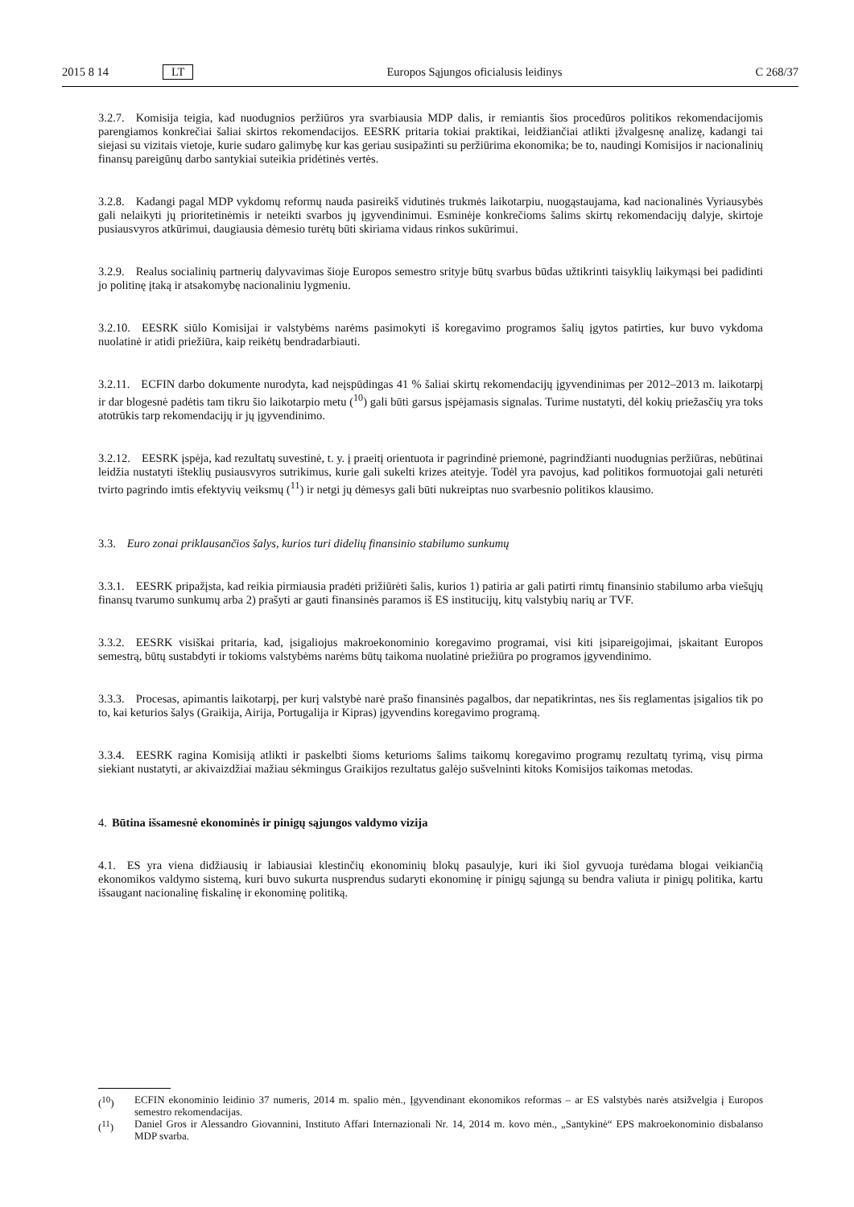2015 8 14 LT Europos Sąjungos oficialusis leidinys C 268/37
3.2.7. Komisija teigia, kad nuodugnios peržiūros yra svarbiausia MDP dalis, ir remiantis šios procedūros politikos rekomendacijomis parengiamos konkrečiai šaliai skirtos rekomendacijos. EESRK pritaria tokiai praktikai, leidžiančiai atlikti įžvalgesnę analizę, kadangi tai siejasi su vizitais vietoje, kurie sudaro galimybę kur kas geriau susipažinti su peržiūrima ekonomika; be to, naudingi Komisijos ir nacionalinių finansų pareigūnų darbo santykiai suteikia pridėtinės vertės.
3.2.8. Kadangi pagal MDP vykdomų reformų nauda pasireikš vidutinės trukmės laikotarpiu, nuogąstaujama, kad nacionalinės Vyriausybės gali nelaikyti jų prioritetinėmis ir neteikti svarbos jų įgyvendinimui. Esminėje konkrečioms šalims skirtų rekomendacijų dalyje, skirtoje pusiausvyros atkūrimui, daugiausia dėmesio turėtų būti skiriama vidaus rinkos sukūrimui.
3.2.9. Realus socialinių partnerių dalyvavimas šioje Europos semestro srityje būtų svarbus būdas užtikrinti taisyklių laikymąsi bei padidinti jo politinę įtaką ir atsakomybę nacionaliniu lygmeniu.
3.2.10. EESRK siūlo Komisijai ir valstybėms narėms pasimokyti iš koregavimo programos šalių įgytos patirties, kur buvo vykdoma nuolatinė ir atidi priežiūra, kaip reikėtų bendradarbiauti.
3.2.11. ECFIN darbo dokumente nurodyta, kad neįspūdingas 41 % šaliai skirtų rekomendacijų įgyvendinimas per 2012–2013 m. laikotarpį ir dar blogesnė padėtis tam tikru šio laikotarpio metu (<sup>10</sup>) gali būti garsus įspėjamasis signalas. Turime nustatyti, dėl kokių priežasčių yra toks atotrūkis tarp rekomendacijų ir jų įgyvendinimo.
3.2.12. EESRK įspėja, kad rezultatų suvestinė, t. y. į praeitį orientuota ir pagrindinė priemonė, pagrindžianti nuodugnias peržiūras, nebūtinai leidžia nustatyti išteklių pusiausvyros sutrikimus, kurie gali sukelti krizes ateityje. Todėl yra pavojus, kad politikos formuotojai gali neturėti tvirto pagrindo imtis efektyvių veiksmų (<sup>11</sup>) ir netgi jų dėmesys gali būti nukreiptas nuo svarbesnio politikos klausimo.
3.3. Euro zonai priklausančios šalys, kurios turi didelių finansinio stabilumo sunkumų
3.3.1. EESRK pripažįsta, kad reikia pirmiausia pradėti prižiūrėti šalis, kurios 1) patiria ar gali patirti rimtų finansinio stabilumo arba viešųjų finansų tvarumo sunkumų arba 2) prašyti ar gauti finansinės paramos iš ES institucijų, kitų valstybių narių ar TVF.
3.3.2. EESRK visiškai pritaria, kad, įsigaliojus makroekonominio koregavimo programai, visi kiti įsipareigojimai, įskaitant Europos semestrą, būtų sustabdyti ir tokioms valstybėms narėms būtų taikoma nuolatinė priežiūra po programos įgyvendinimo.
3.3.3. Procesas, apimantis laikotarpį, per kurį valstybė narė prašo finansinės pagalbos, dar nepatikrintas, nes šis reglamentas įsigalios tik po to, kai keturios šalys (Graikija, Airija, Portugalija ir Kipras) įgyvendins koregavimo programą.
3.3.4. EESRK ragina Komisiją atlikti ir paskelbti šioms keturioms šalims taikomų koregavimo programų rezultatų tyrimą, visų pirma siekiant nustatyti, ar akivaizdžiai mažiau sėkmingus Graikijos rezultatus galėjo sušvelninti kitoks Komisijos taikomas metodas.
4. Būtina išsamesnė ekonominės ir pinigų sąjungos valdymo vizija
4.1. ES yra viena didžiausių ir labiausiai klestinčių ekonominių blokų pasaulyje, kuri iki šiol gyvuoja turėdama blogai veikiančią ekonomikos valdymo sistemą, kuri buvo sukurta nusprendus sudaryti ekonominę ir pinigų sąjungą su bendra valiuta ir pinigų politika, kartu išsaugant nacionalinę fiskalinę ir ekonominę politiką.
(<sup>10</sup>) ECFIN ekonominio leidinio 37 numeris, 2014 m. spalio mėn., Įgyvendinant ekonomikos reformas – ar ES valstybės narės atsižvelgia į Europos semestro rekomendacijas.
(<sup>11</sup>) Daniel Gros ir Alessandro Giovannini, Instituto Affari Internazionali Nr. 14, 2014 m. kovo mėn., „Santykinė“ EPS makroekonominio disbalanso MDP svarba.